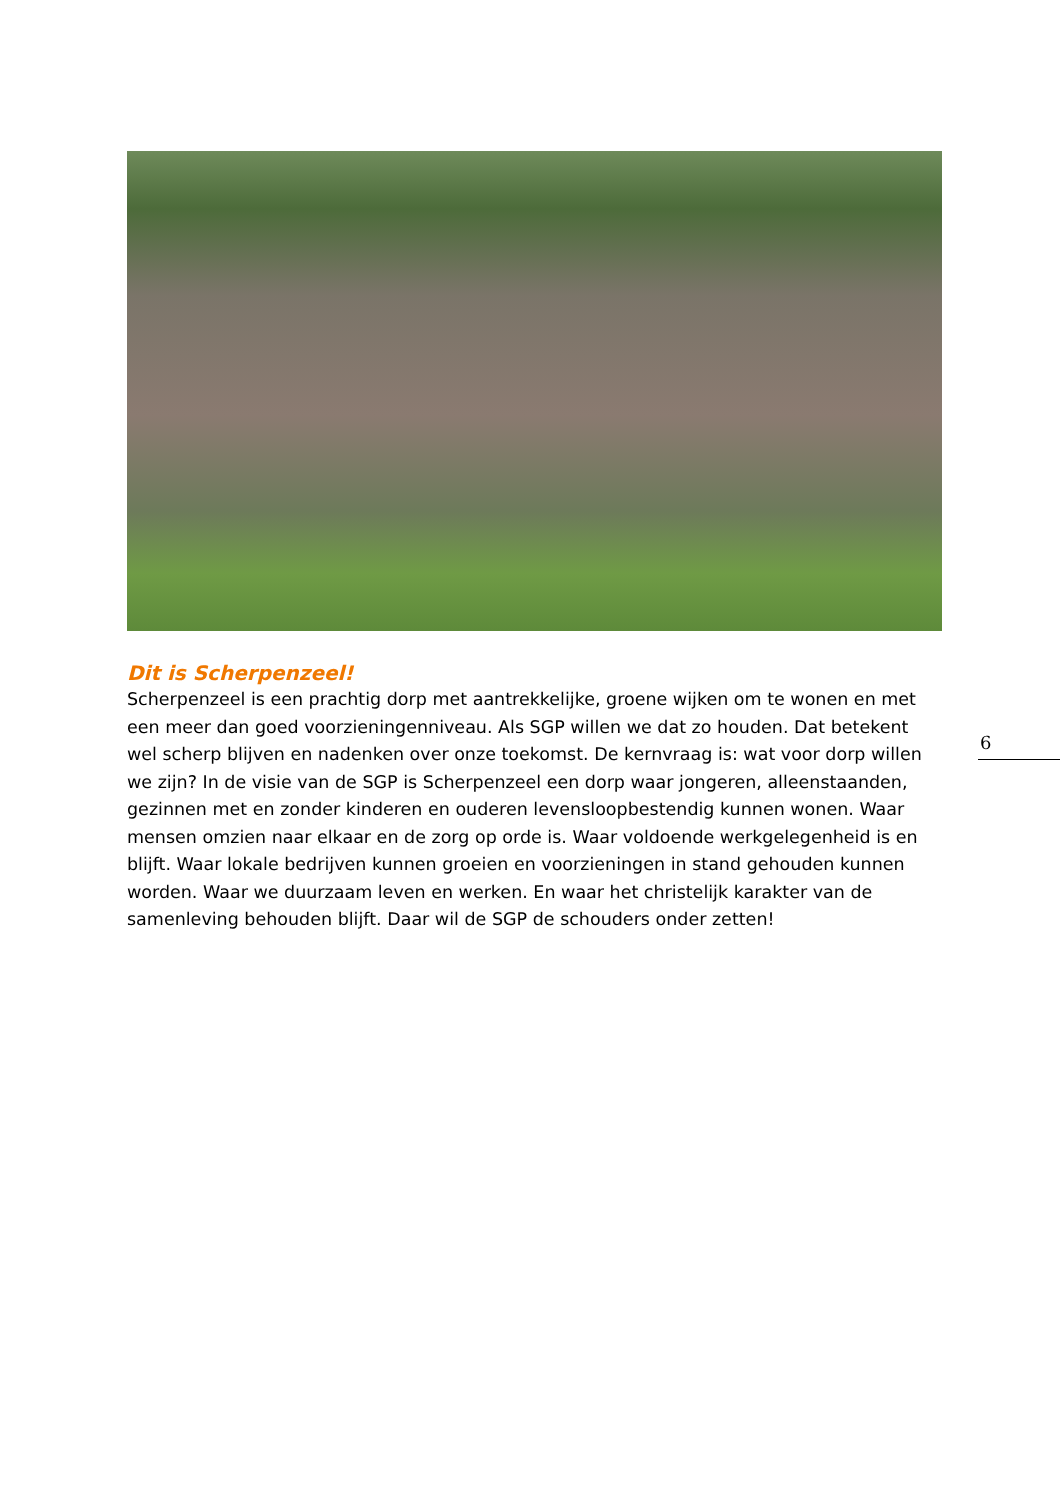Dit is Scherpenzeel!
Scherpenzeel is een prachtig dorp met aantrekkelijke, groene wijken om te wonen en met een meer dan goed voorzieningenniveau. Als SGP willen we dat zo houden. Dat betekent wel scherp blijven en nadenken over onze toekomst. De kernvraag is: wat voor dorp willen we zijn? In de visie van de SGP is Scherpenzeel een dorp waar jongeren, alleenstaanden, gezinnen met en zonder kinderen en ouderen levensloopbestendig kunnen wonen. Waar mensen omzien naar elkaar en de zorg op orde is. Waar voldoende werkgelegenheid is en blijft. Waar lokale bedrijven kunnen groeien en voorzieningen in stand gehouden kunnen worden. Waar we duurzaam leven en werken. En waar het christelijk karakter van de samenleving behouden blijft. Daar wil de SGP de schouders onder zetten!
6